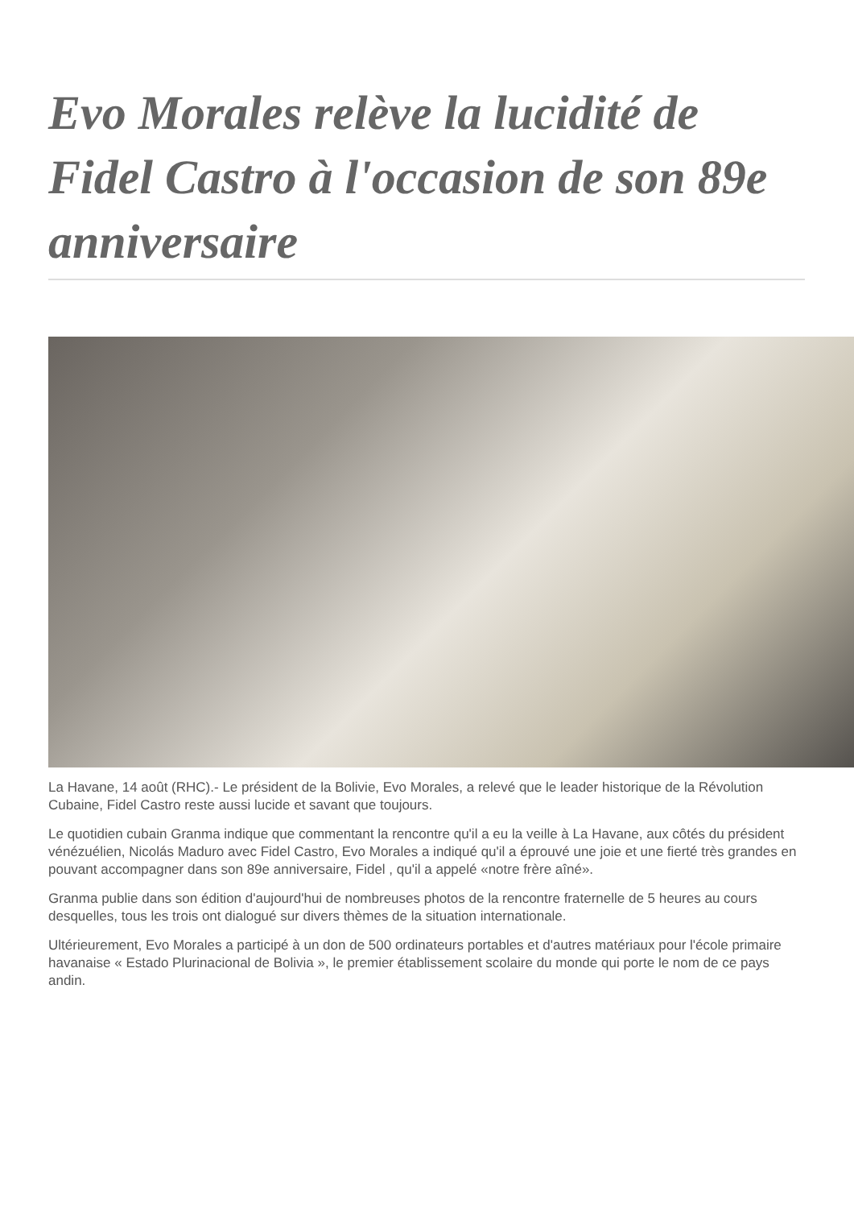Evo Morales relève la lucidité de Fidel Castro à l'occasion de son 89e anniversaire
La Havane, 14 août (RHC).- Le président de la Bolivie, Evo Morales, a relevé que le leader historique de la Révolution Cubaine, Fidel Castro reste aussi lucide et savant que toujours.
Le quotidien cubain Granma indique que commentant la rencontre qu'il a eu la veille à La Havane, aux côtés du président vénézuélien, Nicolás Maduro avec Fidel Castro, Evo Morales a indiqué qu'il a éprouvé une joie et une fierté très grandes en pouvant accompagner dans son 89e anniversaire, Fidel , qu'il a appelé «notre frère aîné».
Granma publie dans son édition d'aujourd'hui de nombreuses photos de la rencontre fraternelle de 5 heures au cours desquelles, tous les trois ont dialogué sur divers thèmes de la situation internationale.
Ultérieurement, Evo Morales a participé à un don de 500 ordinateurs portables et d'autres matériaux pour l'école primaire havanaise « Estado Plurinacional de Bolivia », le premier établissement scolaire du monde qui porte le nom de ce pays andin.